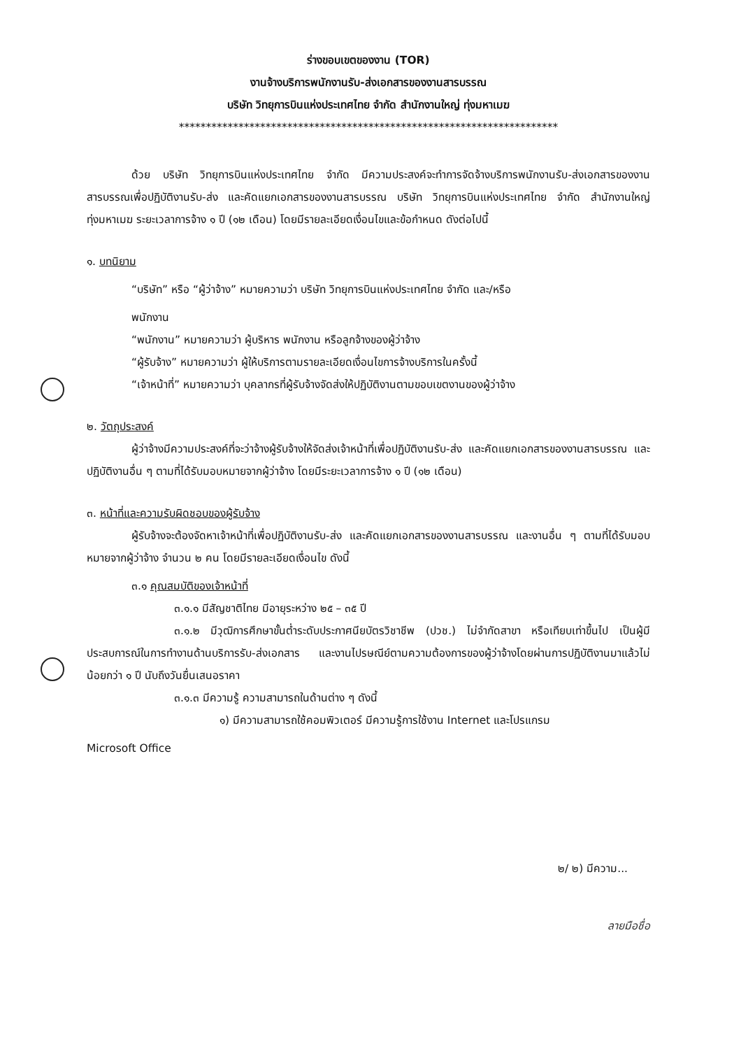ร่างขอบเขตของงาน (TOR)
งานจ้างบริการพนักงานรับ-ส่งเอกสารของงานสารบรรณ
บริษัท วิทยุการบินแห่งประเทศไทย จำกัด สำนักงานใหญ่ ทุ่งมหาเมฆ
**********************************************************************
ด้วย บริษัท วิทยุการบินแห่งประเทศไทย จำกัด มีความประสงค์จะทำการจัดจ้างบริการพนักงานรับ-ส่งเอกสารของงานสารบรรณเพื่อปฏิบัติงานรับ-ส่ง และคัดแยกเอกสารของงานสารบรรณ บริษัท วิทยุการบินแห่งประเทศไทย จำกัด สำนักงานใหญ่ ทุ่งมหาเมฆ ระยะเวลาการจ้าง ๑ ปี (๑๒ เดือน) โดยมีรายละเอียดเงื่อนไขและข้อกำหนด ดังต่อไปนี้
๑. บทนิยาม
“บริษัท” หรือ “ผู้ว่าจ้าง” หมายความว่า บริษัท วิทยุการบินแห่งประเทศไทย จำกัด และ/หรือ
พนักงาน
“พนักงาน” หมายความว่า ผู้บริหาร พนักงาน หรือลูกจ้างของผู้ว่าจ้าง
“ผู้รับจ้าง” หมายความว่า ผู้ให้บริการตามรายละเอียดเงื่อนไขการจ้างบริการในครั้งนี้
“เจ้าหน้าที่” หมายความว่า บุคลากรที่ผู้รับจ้างจัดส่งให้ปฏิบัติงานตามขอบเขตงานของผู้ว่าจ้าง
๒. วัตถุประสงค์
ผู้ว่าจ้างมีความประสงค์ที่จะว่าจ้างผู้รับจ้างให้จัดส่งเจ้าหน้าที่เพื่อปฏิบัติงานรับ-ส่ง และคัดแยกเอกสารของงานสารบรรณ และปฏิบัติงานอื่น ๆ ตามที่ได้รับมอบหมายจากผู้ว่าจ้าง โดยมีระยะเวลาการจ้าง ๑ ปี (๑๒ เดือน)
๓. หน้าที่และความรับผิดชอบของผู้รับจ้าง
ผู้รับจ้างจะต้องจัดหาเจ้าหน้าที่เพื่อปฏิบัติงานรับ-ส่ง และคัดแยกเอกสารของงานสารบรรณ และงานอื่น ๆ ตามที่ได้รับมอบหมายจากผู้ว่าจ้าง จำนวน ๒ คน โดยมีรายละเอียดเงื่อนไข ดังนี้
๓.๑ คุณสมบัติของเจ้าหน้าที่
๓.๑.๑ มีสัญชาติไทย มีอายุระหว่าง ๒๕ – ๓๕ ปี
๓.๑.๒ มีวุฒิการศึกษาขั้นต่ำระดับประกาศนียบัตรวิชาชีพ (ปวช.) ไม่จำกัดสาขา หรือเทียบเท่าขึ้นไป เป็นผู้มีประสบการณ์ในการทำงานด้านบริการรับ-ส่งเอกสาร และงานไปรษณีย์ตามความต้องการของผู้ว่าจ้างโดยผ่านการปฏิบัติงานมาแล้วไม่น้อยกว่า ๑ ปี นับถึงวันยื่นเสนอราคา
๓.๑.๓ มีความรู้ ความสามารถในด้านต่าง ๆ ดังนี้
๑) มีความสามารถใช้คอมพิวเตอร์ มีความรู้การใช้งาน Internet และโปรแกรม
Microsoft Office
๒/ ๒) มีความ...
ลายมือชื่อ